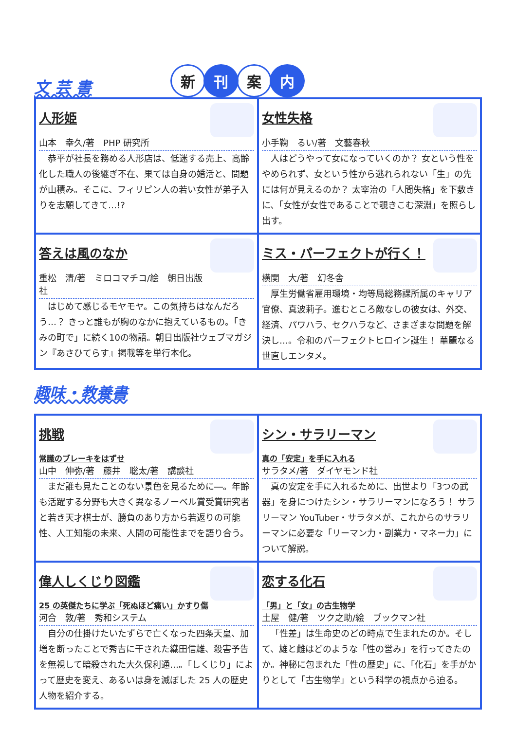文 芸 書
新 刊 案 内
人形姫
山本　幸久/著　PHP 研究所
恭平が社長を務める人形店は、低迷する売上、高齢化した職人の後継ぎ不在、果ては自身の婚活と、問題が山積み。そこに、フィリピン人の若い女性が弟子入りを志願してきて…!?
女性失格
小手鞠　るい/著　文藝春秋
人はどうやって女になっていくのか？ 女という性をやめられず、女という性から逃れられない「生」の先には何が見えるのか？ 太宰治の「人間失格」を下敷きに、「女性が女性であることで覗きこむ深淵」を照らし出す。
答えは風のなか
重松　清/著　ミロコマチコ/絵　朝日出版社
はじめて感じるモヤモヤ。この気持ちはなんだろう…？ きっと誰もが胸のなかに抱えているもの。「きみの町で」に続く10の物語。朝日出版社ウェブマガジン『あさひてらす』掲載等を単行本化。
ミス・パーフェクトが行く！
横関　大/著　幻冬舎
厚生労働省雇用環境・均等局総務課所属のキャリア官僚、真波莉子。進むところ敵なしの彼女は、外交、経済、パワハラ、セクハラなど、さまざまな問題を解決し…。令和のパーフェクトヒロイン誕生！ 華麗なる世直しエンタメ。
趣味・教養書
挑戦
常識のブレーキをはずせ
山中　伸弥/著　藤井　聡太/著　講談社
まだ誰も見たことのない景色を見るために―。年齢も活躍する分野も大きく異なるノーベル賞受賞研究者と若き天才棋士が、勝負のあり方から若返りの可能性、人工知能の未来、人間の可能性までを語り合う。
シン・サラリーマン
真の「安定」を手に入れる
サラタメ/著　ダイヤモンド社
真の安定を手に入れるために、出世より「3つの武器」を身につけたシン・サラリーマンになろう！ サラリーマン YouTuber・サラタメが、これからのサラリーマンに必要な「リーマン力・副業力・マネー力」について解説。
偉人しくじり図鑑
25 の英傑たちに学ぶ「死ぬほど痛い」かすり傷
河合　敦/著　秀和システム
自分の仕掛けたいたずらで亡くなった四条天皇、加増を断ったことで秀吉に干された織田信雄、殺害予告を無視して暗殺された大久保利通…。「しくじり」によって歴史を変え、あるいは身を滅ぼした 25 人の歴史人物を紹介する。
恋する化石
「男」と「女」の古生物学
土屋　健/著　ツク之助/絵　ブックマン社
「性差」は生命史のどの時点で生まれたのか。そして、雄と雌はどのような「性の営み」を行ってきたのか。神秘に包まれた「性の歴史」に、「化石」を手がかりとして「古生物学」という科学の視点から迫る。